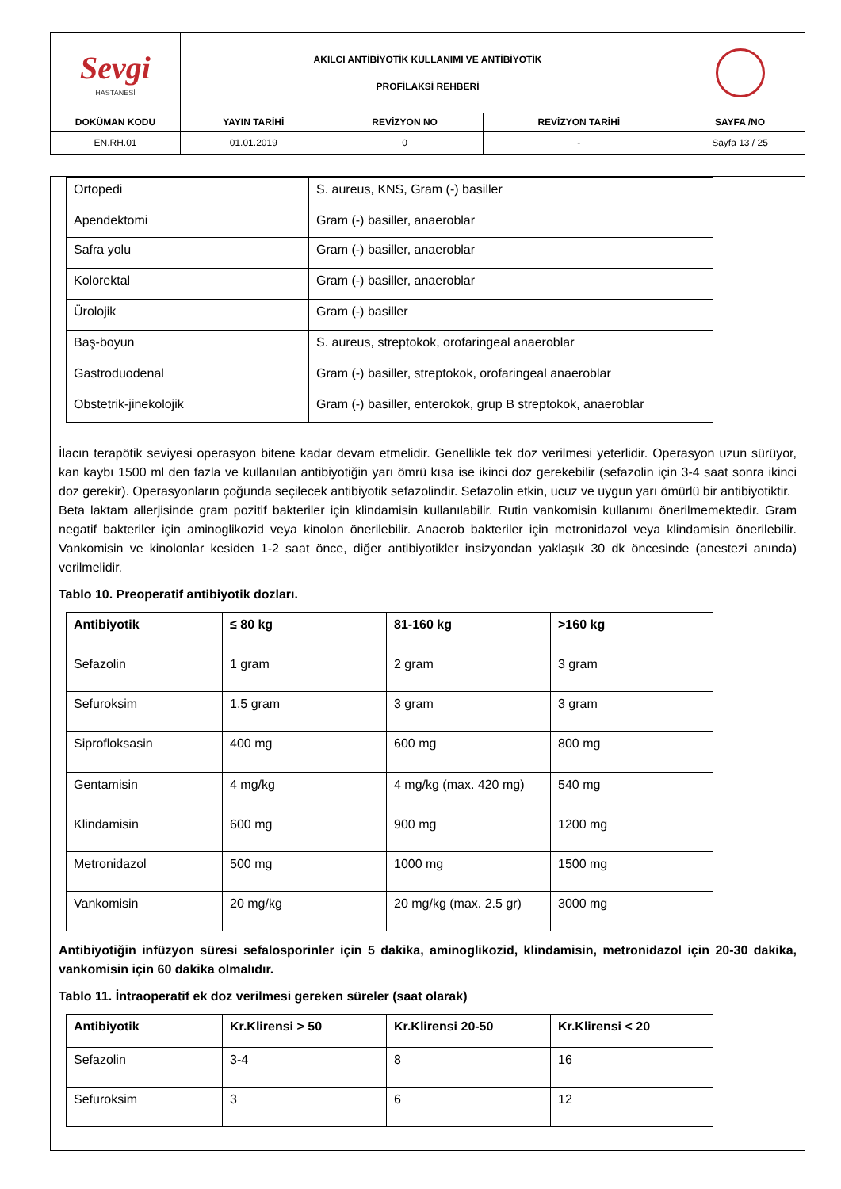| Sevgi HASTANESİ | AKILCI ANTİBİYOTİK KULLANIMI VE ANTİBİYOTİK PROFİLAKSİ REHBERİ | | | |
| DOKÜMAN KODU | YAYIN TARİHİ | REVİZYON NO | REVİZYON TARİHİ | SAYFA /NO |
| EN.RH.01 | 01.01.2019 | 0 | - | Sayfa 13 / 25 |
| Ortopedi | S. aureus, KNS, Gram (-) basiller |
| Apendektomi | Gram (-) basiller, anaeroblar |
| Safra yolu | Gram (-) basiller, anaeroblar |
| Kolorektal | Gram (-) basiller, anaeroblar |
| Ürolojik | Gram (-) basiller |
| Baş-boyun | S. aureus, streptokok, orofaringeal anaeroblar |
| Gastroduodenal | Gram (-) basiller, streptokok, orofaringeal anaeroblar |
| Obstetrik-jinekolojik | Gram (-) basiller, enterokok, grup B streptokok, anaeroblar |
İlacın terapötik seviyesi operasyon bitene kadar devam etmelidir. Genellikle tek doz verilmesi yeterlidir. Operasyon uzun sürüyor, kan kaybı 1500 ml den fazla ve kullanılan antibiyotiğin yarı ömrü kısa ise ikinci doz gerekebilir (sefazolin için 3-4 saat sonra ikinci doz gerekir). Operasyonların çoğunda seçilecek antibiyotik sefazolindir. Sefazolin etkin, ucuz ve uygun yarı ömürlü bir antibiyotiktir.
Beta laktam allerjisinde gram pozitif bakteriler için klindamisin kullanılabilir. Rutin vankomisin kullanımı önerilmemektedir. Gram negatif bakteriler için aminoglikozid veya kinolon önerilebilir. Anaerob bakteriler için metronidazol veya klindamisin önerilebilir. Vankomisin ve kinolonlar kesiden 1-2 saat önce, diğer antibiyotikler insizyondan yaklaşık 30 dk öncesinde (anestezi anında) verilmelidir.
Tablo 10. Preoperatif antibiyotik dozları.
| Antibiyotik | ≤ 80 kg | 81-160 kg | >160 kg |
| --- | --- | --- | --- |
| Sefazolin | 1 gram | 2 gram | 3 gram |
| Sefuroksim | 1.5 gram | 3 gram | 3 gram |
| Siprofloksasin | 400 mg | 600 mg | 800 mg |
| Gentamisin | 4 mg/kg | 4 mg/kg (max. 420 mg) | 540 mg |
| Klindamisin | 600 mg | 900 mg | 1200 mg |
| Metronidazol | 500 mg | 1000 mg | 1500 mg |
| Vankomisin | 20 mg/kg | 20 mg/kg (max. 2.5 gr) | 3000 mg |
Antibiyotiğin infüzyon süresi sefalosporinler için 5 dakika, aminoglikozid, klindamisin, metronidazol için 20-30 dakika, vankomisin için 60 dakika olmalıdır.
Tablo 11. İntraoperatif ek doz verilmesi gereken süreler (saat olarak)
| Antibiyotik | Kr.Klirensi > 50 | Kr.Klirensi 20-50 | Kr.Klirensi < 20 |
| --- | --- | --- | --- |
| Sefazolin | 3-4 | 8 | 16 |
| Sefuroksim | 3 | 6 | 12 |